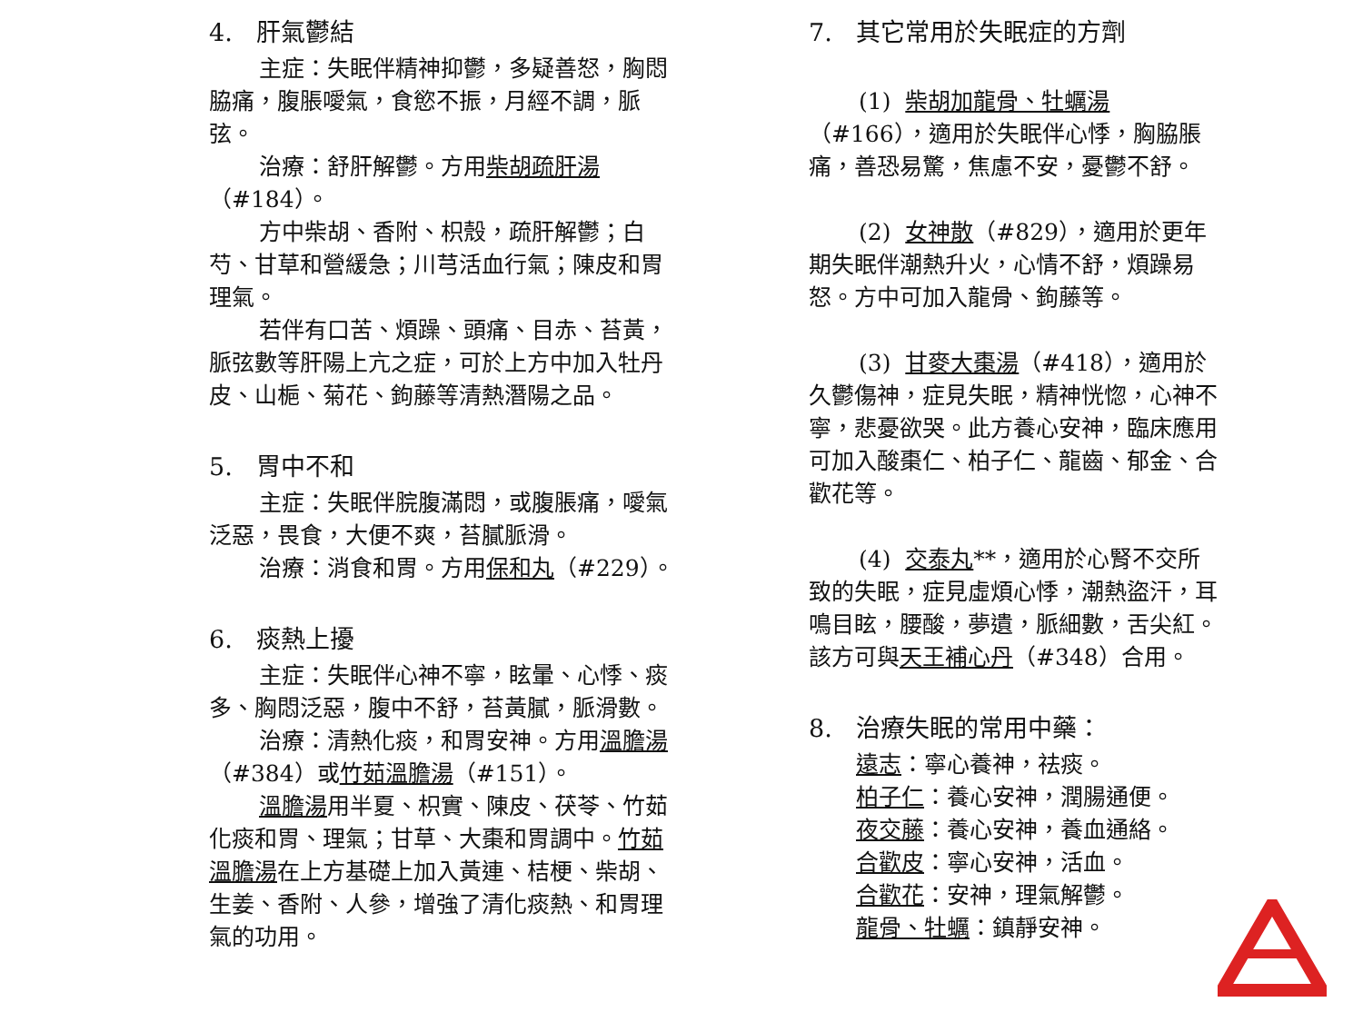4. 肝氣鬱結
主症：失眠伴精神抑鬱，多疑善怒，胸悶脇痛，腹脹噯氣，食慾不振，月經不調，脈弦。
治療：舒肝解鬱。方用柴胡疏肝湯（#184）。
方中柴胡、香附、枳殼，疏肝解鬱；白芍、甘草和營緩急；川芎活血行氣；陳皮和胃理氣。
若伴有口苦、煩躁、頭痛、目赤、苔黃，脈弦數等肝陽上亢之症，可於上方中加入牡丹皮、山梔、菊花、鉤藤等清熱潛陽之品。
5. 胃中不和
主症：失眠伴脘腹滿悶，或腹脹痛，噯氣泛惡，畏食，大便不爽，苔膩脈滑。
治療：消食和胃。方用保和丸（#229）。
6. 痰熱上擾
主症：失眠伴心神不寧，眩暈、心悸、痰多、胸悶泛惡，腹中不舒，苔黃膩，脈滑數。
治療：清熱化痰，和胃安神。方用溫膽湯（#384）或竹茹溫膽湯（#151）。
溫膽湯用半夏、枳實、陳皮、茯苓、竹茹化痰和胃、理氣；甘草、大棗和胃調中。竹茹溫膽湯在上方基礎上加入黃連、桔梗、柴胡、生姜、香附、人參，增強了清化痰熱、和胃理氣的功用。
7. 其它常用於失眠症的方劑
(1) 柴胡加龍骨、牡蠣湯（#166），適用於失眠伴心悸，胸脇脹痛，善恐易驚，焦慮不安，憂鬱不舒。
(2) 女神散（#829），適用於更年期失眠伴潮熱升火，心情不舒，煩躁易怒。方中可加入龍骨、鉤藤等。
(3) 甘麥大棗湯（#418），適用於久鬱傷神，症見失眠，精神恍惚，心神不寧，悲憂欲哭。此方養心安神，臨床應用可加入酸棗仁、柏子仁、龍齒、郁金、合歡花等。
(4) 交泰丸**，適用於心腎不交所致的失眠，症見虛煩心悸，潮熱盜汗，耳鳴目眩，腰酸，夢遺，脈細數，舌尖紅。該方可與天王補心丹（#348）合用。
8. 治療失眠的常用中藥：
遠志：寧心養神，祛痰。
柏子仁：養心安神，潤腸通便。
夜交藤：養心安神，養血通絡。
合歡皮：寧心安神，活血。
合歡花：安神，理氣解鬱。
龍骨、牡蠣：鎮靜安神。